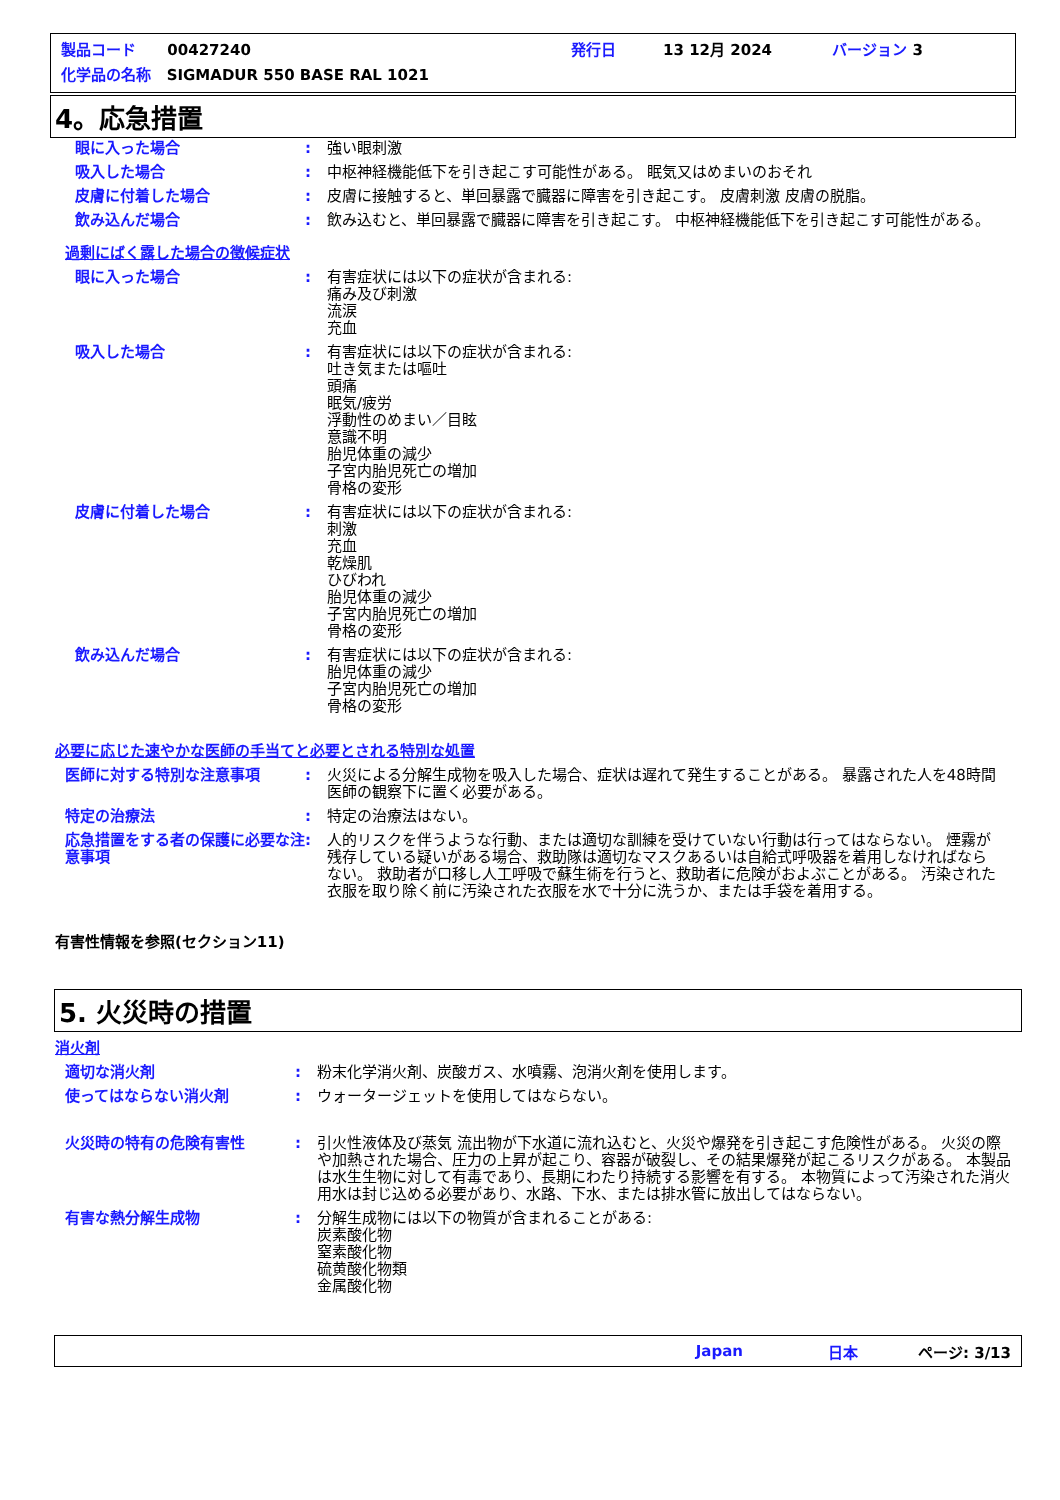製品コード 00427240 発行日 13 12月 2024 バージョン 3
化学品の名称 SIGMADUR 550 BASE RAL 1021
4。応急措置
眼に入った場合 : 強い眼刺激
吸入した場合 : 中枢神経機能低下を引き起こす可能性がある。 眠気又はめまいのおそれ
皮膚に付着した場合 : 皮膚に接触すると、単回暴露で臓器に障害を引き起こす。 皮膚刺激 皮膚の脱脂。
飲み込んだ場合 : 飲み込むと、単回暴露で臓器に障害を引き起こす。 中枢神経機能低下を引き起こす可能性がある。
過剰にばく露した場合の徴候症状
眼に入った場合 : 有害症状には以下の症状が含まれる:
痛み及び刺激
流涙
充血
吸入した場合 : 有害症状には以下の症状が含まれる:
吐き気または嘔吐
頭痛
眠気/疲労
浮動性のめまい／目眩
意識不明
胎児体重の減少
子宮内胎児死亡の増加
骨格の変形
皮膚に付着した場合 : 有害症状には以下の症状が含まれる:
刺激
充血
乾燥肌
ひびわれ
胎児体重の減少
子宮内胎児死亡の増加
骨格の変形
飲み込んだ場合 : 有害症状には以下の症状が含まれる:
胎児体重の減少
子宮内胎児死亡の増加
骨格の変形
必要に応じた速やかな医師の手当てと必要とされる特別な処置
医師に対する特別な注意事項 : 火災による分解生成物を吸入した場合、症状は遅れて発生することがある。 暴露された人を48時間医師の観察下に置く必要がある。
特定の治療法 : 特定の治療法はない。
応急措置をする者の保護に必要な注意事項
: 人的リスクを伴うような行動、または適切な訓練を受けていない行動は行ってはならない。 煙霧が残存している疑いがある場合、救助隊は適切なマスクあるいは自給式呼吸器を着用しなければならない。 救助者が口移し人工呼吸で蘇生術を行うと、救助者に危険がおよぶことがある。 汚染された衣服を取り除く前に汚染された衣服を水で十分に洗うか、または手袋を着用する。
有害性情報を参照(セクション11)
5. 火災時の措置
消火剤
適切な消火剤 : 粉末化学消火剤、炭酸ガス、水噴霧、泡消火剤を使用します。
使ってはならない消火剤 : ウォータージェットを使用してはならない。
火災時の特有の危険有害性 : 引火性液体及び蒸気 流出物が下水道に流れ込むと、火災や爆発を引き起こす危険性がある。 火災の際や加熱された場合、圧力の上昇が起こり、容器が破裂し、その結果爆発が起こるリスクがある。 本製品は水生生物に対して有毒であり、長期にわたり持続する影響を有する。 本物質によって汚染された消火用水は封じ込める必要があり、水路、下水、または排水管に放出してはならない。
有害な熱分解生成物 : 分解生成物には以下の物質が含まれることがある:
炭素酸化物
窒素酸化物
硫黄酸化物類
金属酸化物
Japan 日本 ページ: 3/13